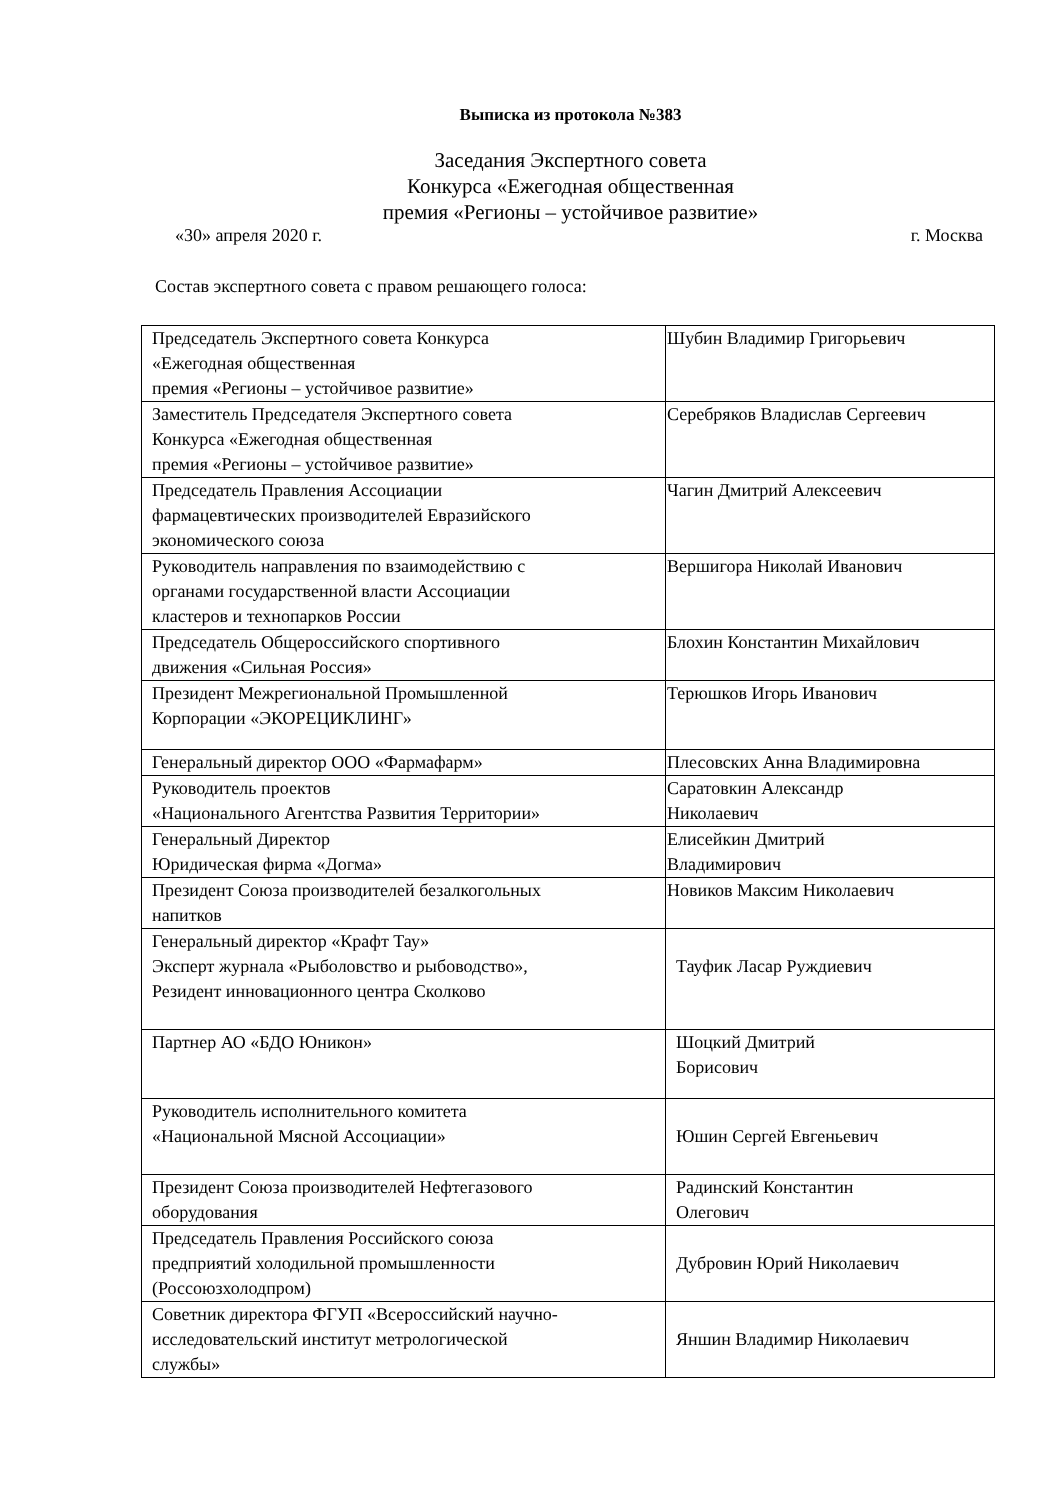Выписка из протокола №383
Заседания Экспертного совета
Конкурса «Ежегодная общественная
премия «Регионы – устойчивое развитие»
«30» апреля 2020 г. г. Москва
Состав экспертного совета с правом решающего голоса:
| Председатель Экспертного совета Конкурса «Ежегодная общественная премия «Регионы – устойчивое развитие» | Шубин Владимир Григорьевич |
| Заместитель Председателя Экспертного совета Конкурса «Ежегодная общественная премия «Регионы – устойчивое развитие» | Серебряков Владислав Сергеевич |
| Председатель Правления Ассоциации фармацевтических производителей Евразийского экономического союза | Чагин Дмитрий Алексеевич |
| Руководитель направления по взаимодействию с органами государственной власти Ассоциации кластеров и технопарков России | Вершигора Николай Иванович |
| Председатель Общероссийского спортивного движения «Сильная Россия» | Блохин Константин Михайлович |
| Президент Межрегиональной Промышленной Корпорации «ЭКОРЕЦИКЛИНГ» | Терюшков Игорь Иванович |
| Генеральный директор ООО «Фармафарм» | Плесовских Анна Владимировна |
| Руководитель проектов «Национального Агентства Развития Территории» | Саратовкин Александр Николаевич |
| Генеральный Директор Юридическая фирма «Догма» | Елисейкин Дмитрий Владимирович |
| Президент Союза производителей безалкогольных напитков | Новиков Максим Николаевич |
| Генеральный директор «Крафт Тау» Эксперт журнала «Рыболовство и рыбоводство», Резидент инновационного центра Сколково | Тауфик Ласар Руждиевич |
| Партнер АО «БДО Юникон» | Шоцкий Дмитрий Борисович |
| Руководитель исполнительного комитета «Национальной Мясной Ассоциации» | Юшин Сергей Евгеньевич |
| Президент Союза производителей Нефтегазового оборудования | Радинский Константин Олегович |
| Председатель Правления Российского союза предприятий холодильной промышленности (Россоюзхолодпром) | Дубровин Юрий Николаевич |
| Советник директора ФГУП «Всероссийский научно- исследовательский институт метрологической службы» | Яншин Владимир Николаевич |